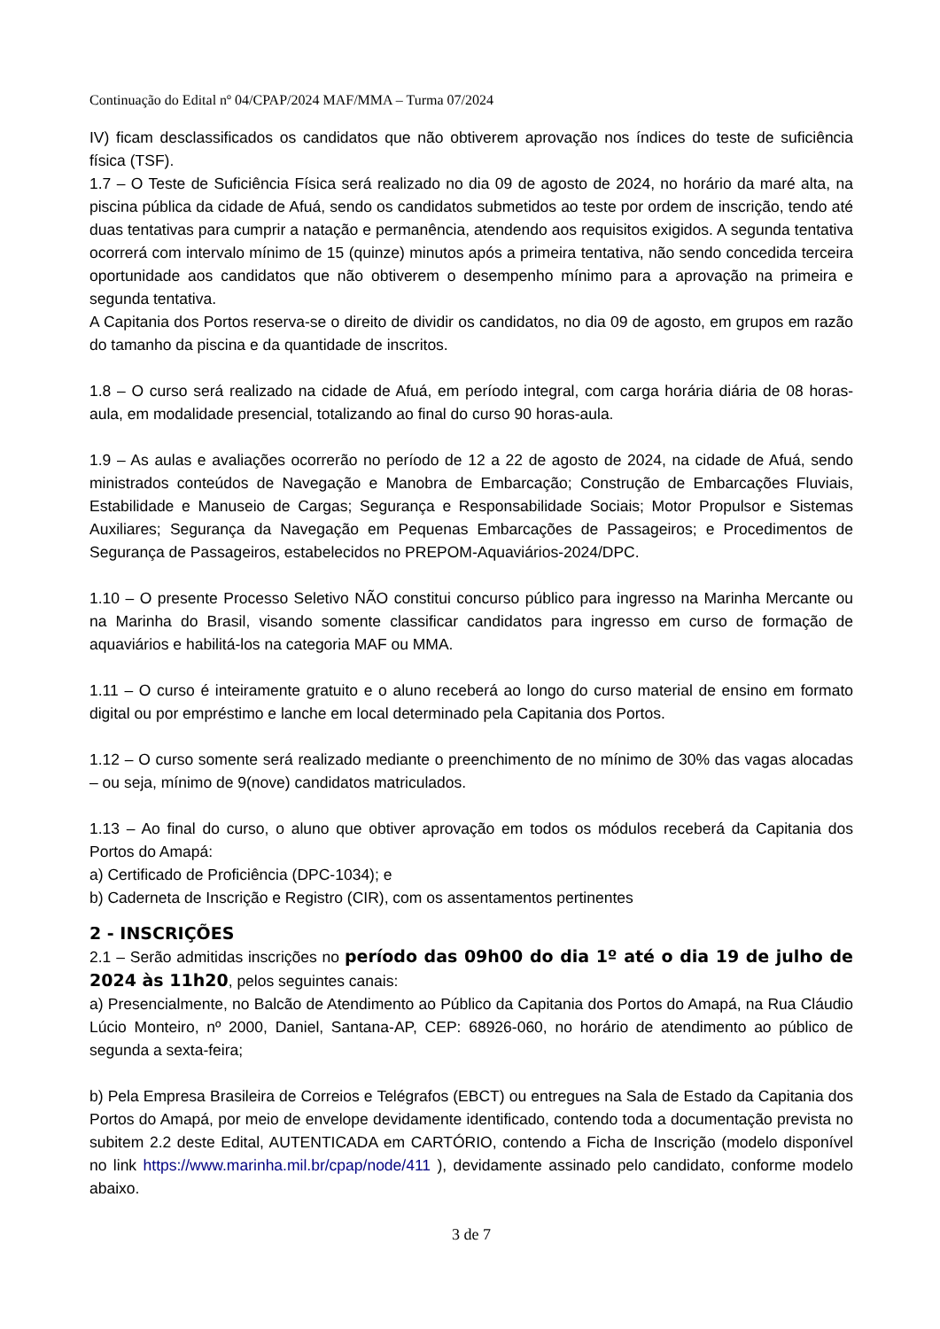Continuação do Edital nº 04/CPAP/2024 MAF/MMA – Turma 07/2024
IV) ficam desclassificados os candidatos que não obtiverem aprovação nos índices do teste de suficiência física (TSF).
1.7 – O Teste de Suficiência Física será realizado no dia 09 de agosto de 2024, no horário da maré alta, na piscina pública da cidade de Afuá, sendo os candidatos submetidos ao teste por ordem de inscrição, tendo até duas tentativas para cumprir a natação e permanência, atendendo aos requisitos exigidos. A segunda tentativa ocorrerá com intervalo mínimo de 15 (quinze) minutos após a primeira tentativa, não sendo concedida terceira oportunidade aos candidatos que não obtiverem o desempenho mínimo para a aprovação na primeira e segunda tentativa.
A Capitania dos Portos reserva-se o direito de dividir os candidatos, no dia 09 de agosto, em grupos em razão do tamanho da piscina e da quantidade de inscritos.
1.8 – O curso será realizado na cidade de Afuá, em período integral, com carga horária diária de 08 horas-aula, em modalidade presencial, totalizando ao final do curso 90 horas-aula.
1.9 – As aulas e avaliações ocorrerão no período de 12 a 22 de agosto de 2024, na cidade de Afuá, sendo ministrados conteúdos de Navegação e Manobra de Embarcação; Construção de Embarcações Fluviais, Estabilidade e Manuseio de Cargas; Segurança e Responsabilidade Sociais; Motor Propulsor e Sistemas Auxiliares; Segurança da Navegação em Pequenas Embarcações de Passageiros; e Procedimentos de Segurança de Passageiros, estabelecidos no PREPOM-Aquaviários-2024/DPC.
1.10 – O presente Processo Seletivo NÃO constitui concurso público para ingresso na Marinha Mercante ou na Marinha do Brasil, visando somente classificar candidatos para ingresso em curso de formação de aquaviários e habilitá-los na categoria MAF ou MMA.
1.11 – O curso é inteiramente gratuito e o aluno receberá ao longo do curso material de ensino em formato digital ou por empréstimo e lanche em local determinado pela Capitania dos Portos.
1.12 – O curso somente será realizado mediante o preenchimento de no mínimo de 30% das vagas alocadas – ou seja, mínimo de 9(nove) candidatos matriculados.
1.13 – Ao final do curso, o aluno que obtiver aprovação em todos os módulos receberá da Capitania dos Portos do Amapá:
a) Certificado de Proficiência (DPC-1034); e
b) Caderneta de Inscrição e Registro (CIR), com os assentamentos pertinentes
2 - INSCRIÇÕES
2.1 – Serão admitidas inscrições no período das 09h00 do dia 1º até o dia 19 de julho de 2024 às 11h20, pelos seguintes canais:
a) Presencialmente, no Balcão de Atendimento ao Público da Capitania dos Portos do Amapá, na Rua Cláudio Lúcio Monteiro, nº 2000, Daniel, Santana-AP, CEP: 68926-060, no horário de atendimento ao público de segunda a sexta-feira;
b) Pela Empresa Brasileira de Correios e Telégrafos (EBCT) ou entregues na Sala de Estado da Capitania dos Portos do Amapá, por meio de envelope devidamente identificado, contendo toda a documentação prevista no subitem 2.2 deste Edital, AUTENTICADA em CARTÓRIO, contendo a Ficha de Inscrição (modelo disponível no link https://www.marinha.mil.br/cpap/node/411 ), devidamente assinado pelo candidato, conforme modelo abaixo.
3 de 7